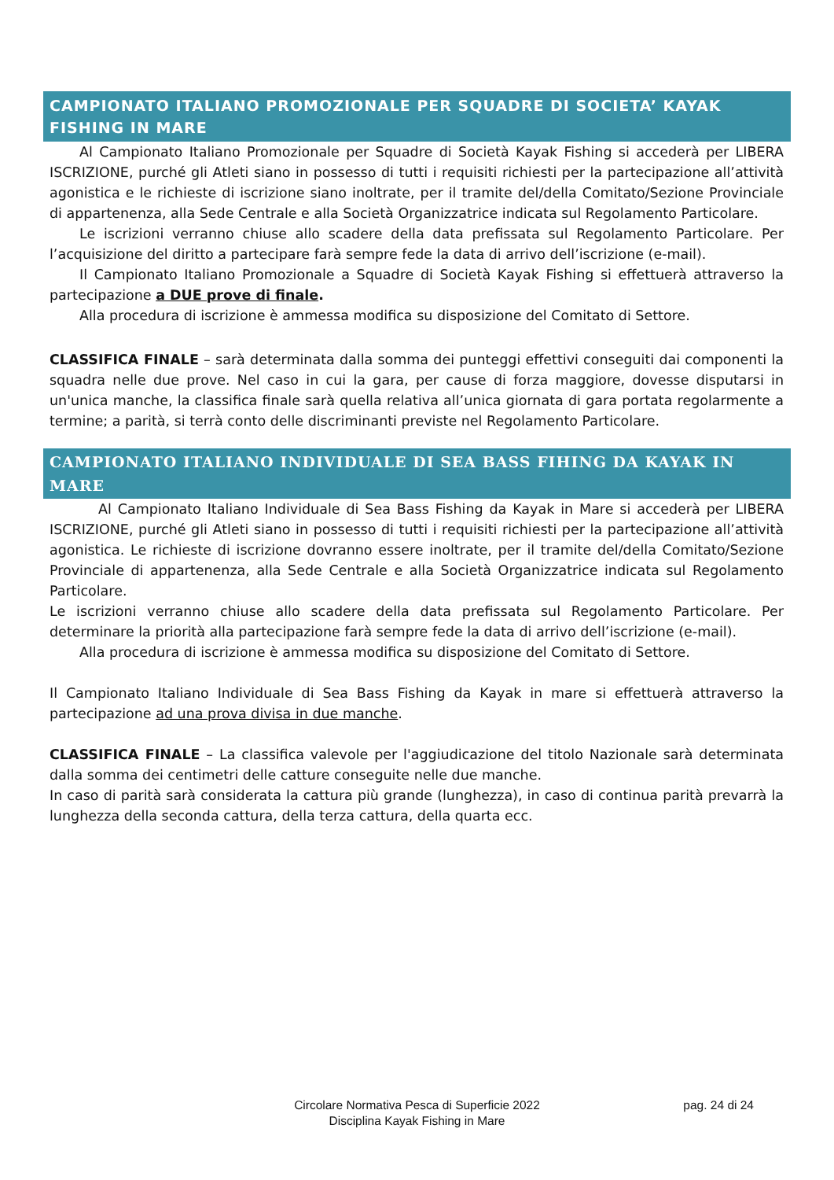CAMPIONATO ITALIANO PROMOZIONALE PER SQUADRE DI SOCIETA’ KAYAK FISHING IN MARE
Al Campionato Italiano Promozionale per Squadre di Società Kayak Fishing si accederà per LIBERA ISCRIZIONE, purché gli Atleti siano in possesso di tutti i requisiti richiesti per la partecipazione all’attività agonistica e le richieste di iscrizione siano inoltrate, per il tramite del/della Comitato/Sezione Provinciale di appartenenza, alla Sede Centrale e alla Società Organizzatrice indicata sul Regolamento Particolare.
Le iscrizioni verranno chiuse allo scadere della data prefissata sul Regolamento Particolare. Per l’acquisizione del diritto a partecipare farà sempre fede la data di arrivo dell’iscrizione (e-mail).
Il Campionato Italiano Promozionale a Squadre di Società Kayak Fishing si effettuerà attraverso la partecipazione a DUE prove di finale.
Alla procedura di iscrizione è ammessa modifica su disposizione del Comitato di Settore.
CLASSIFICA FINALE – sarà determinata dalla somma dei punteggi effettivi conseguiti dai componenti la squadra nelle due prove. Nel caso in cui la gara, per cause di forza maggiore, dovesse disputarsi in un'unica manche, la classifica finale sarà quella relativa all’unica giornata di gara portata regolarmente a termine; a parità, si terrà conto delle discriminanti previste nel Regolamento Particolare.
CAMPIONATO ITALIANO INDIVIDUALE DI SEA BASS FIHING DA KAYAK IN MARE
Al Campionato Italiano Individuale di Sea Bass Fishing da Kayak in Mare si accederà per LIBERA ISCRIZIONE, purché gli Atleti siano in possesso di tutti i requisiti richiesti per la partecipazione all’attività agonistica. Le richieste di iscrizione dovranno essere inoltrate, per il tramite del/della Comitato/Sezione Provinciale di appartenenza, alla Sede Centrale e alla Società Organizzatrice indicata sul Regolamento Particolare.
Le iscrizioni verranno chiuse allo scadere della data prefissata sul Regolamento Particolare. Per determinare la priorità alla partecipazione farà sempre fede la data di arrivo dell’iscrizione (e-mail).
Alla procedura di iscrizione è ammessa modifica su disposizione del Comitato di Settore.
Il Campionato Italiano Individuale di Sea Bass Fishing da Kayak in mare si effettuerà attraverso la partecipazione ad una prova divisa in due manche.
CLASSIFICA FINALE – La classifica valevole per l'aggiudicazione del titolo Nazionale sarà determinata dalla somma dei centimetri delle catture conseguite nelle due manche.
In caso di parità sarà considerata la cattura più grande (lunghezza), in caso di continua parità prevarrà la lunghezza della seconda cattura, della terza cattura, della quarta ecc.
Circolare Normativa Pesca di Superficie 2022
Disciplina Kayak Fishing in Mare
pag. 24 di 24